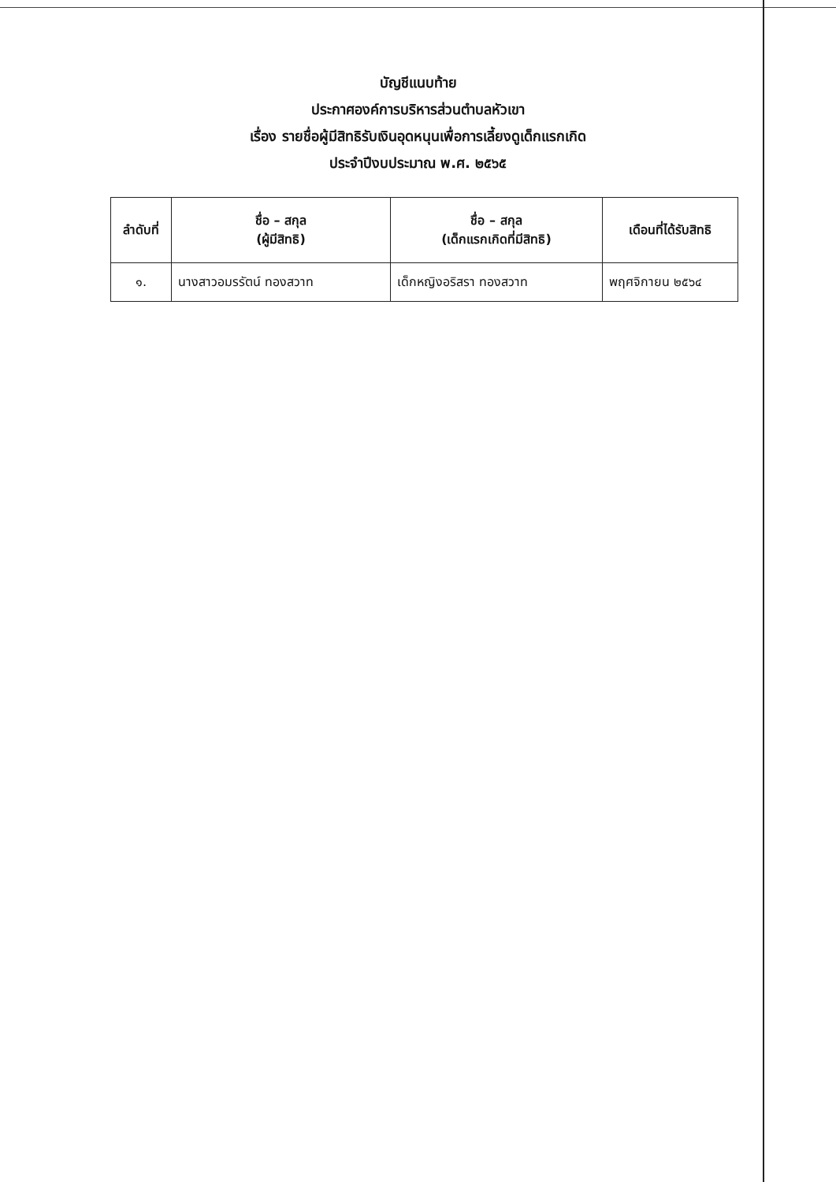บัญชีแนบท้าย
ประกาศองค์การบริหารส่วนตำบลหัวเขา
เรื่อง รายชื่อผู้มีสิทธิรับเงินอุดหนุนเพื่อการเลี้ยงดูเด็กแรกเกิด
ประจำปีงบประมาณ พ.ศ. ๒๕๖๕
| ลำดับที่ | ชื่อ – สกุล (ผู้มีสิทธิ) | ชื่อ – สกุล (เด็กแรกเกิดที่มีสิทธิ) | เดือนที่ได้รับสิทธิ |
| --- | --- | --- | --- |
| ๑. | นางสาวอมรรัตน์ ทองสวาท | เด็กหญิงอริสรา ทองสวาท | พฤศจิกายน ๒๕๖๔ |